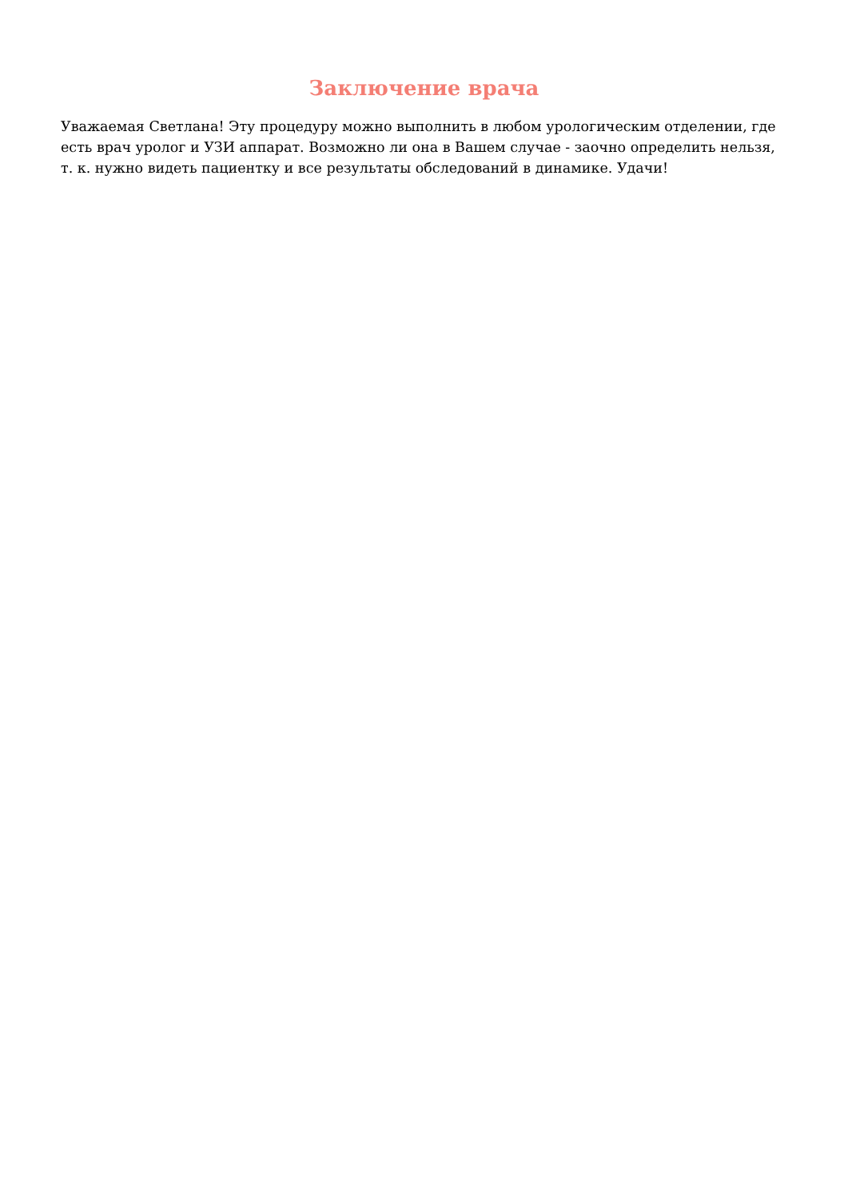Заключение врача
Уважаемая Светлана! Эту процедуру можно выполнить в любом урологическим отделении, где есть врач уролог и УЗИ аппарат. Возможно ли она в Вашем случае - заочно определить нельзя, т. к. нужно видеть пациентку и все результаты обследований в динамике. Удачи!